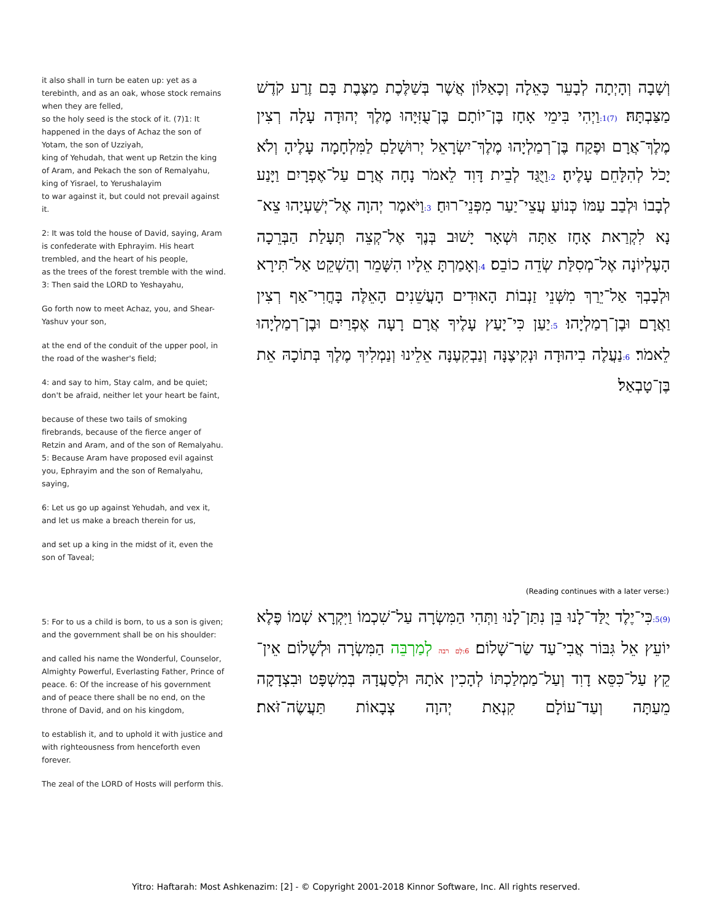it also shall in turn be eaten up: yet as a terebinth, and as an oak, whose stock remains when they are felled,
so the holy seed is the stock of it. (7)1: It happened in the days of Achaz the son of Yotam, the son of Uzziyah,
king of Yehudah, that went up Retzin the king of Aram, and Pekach the son of Remalyahu, king of Yisrael, to Yerushalayim
to war against it, but could not prevail against it.
2: It was told the house of David, saying, Aram is confederate with Ephrayim. His heart trembled, and the heart of his people,
as the trees of the forest tremble with the wind. 3: Then said the LORD to Yeshayahu,
Go forth now to meet Achaz, you, and Shear-Yashuv your son,
at the end of the conduit of the upper pool, in the road of the washer's field;
4: and say to him, Stay calm, and be quiet; don't be afraid, neither let your heart be faint,
because of these two tails of smoking firebrands, because of the fierce anger of Retzin and Aram, and of the son of Remalyahu.
5: Because Aram have proposed evil against you, Ephrayim and the son of Remalyahu, saying,
6: Let us go up against Yehudah, and vex it, and let us make a breach therein for us,
and set up a king in the midst of it, even the son of Taveal;
וְשָׁבָה וְהָיְתָה לְבָעֵר כָּאֵלָה וְכָאַלּוֹן אֲשֶׁר בְּשַׁלֶּכֶת מַצֶּבֶת בָּם זֶרַע קֹדֶשׁ מַצַּבְתָּהּ׃ (7)1: וַיְהִי בִּימֵי אָחָז בֶּן־יוֹתָם בֶּן־עֻזִּיָּהוּ מֶלֶךְ יְהוּדָה עָלָה רְצִין מֶלֶךְ־אֲרָם וּפֶקַח בֶּן־רְמַלְיָהוּ מֶלֶךְ־יִשְׂרָאֵל יְרוּשָׁלַםִ לַמִּלְחָמָה עָלֶיהָ וְלֹא יָכֹל לְהִלָּחֵם עָלֶיהָ׃ 2: וַיֻּגַּד לְבֵית דָּוִד לֵאמֹר נָחָה אֲרָם עַל־אֶפְרָיִם וַיָּנַע לְבָבוֹ וּלְבַב עַמּוֹ כְּנוֹעַ עֲצֵי־יַעַר מִפְּנֵי־רוּחַ׃ 3: וַיֹּאמֶר יְהוָה אֶל־יְשַׁעְיָהוּ צֵא־נָא לִקְרַאת אָחָז אַתָּה וּשְׁאָר יָשׁוּב בְּנֶךָ אֶל־קְצֵה תְּעָלַת הַבְּרֵכָה הָעֶלְיוֹנָה אֶל־מְסִלַּת שְׂדֵה כוֹבֵס׃ 4: וְאָמַרְתָּ אֵלָיו הִשָּׁמֵר וְהַשְׁקֵט אַל־תִּירָא וּלְבָבְךָ אַל־יֵרַךְ מִשְּׁנֵי זַנְבוֹת הָאוּדִים הָעֲשֵׁנִים הָאֵלֶּה בָּחֳרִי־אַף רְצִין וַאֲרָם וּבֶן־רְמַלְיָהוּ׃ 5: יַעַן כִּי־יָעַץ עָלֶיךָ אֲרָם רָעָה אֶפְרַיִם וּבֶן־רְמַלְיָהוּ לֵאמֹר׃ 6: נַעֲלֶה בִיהוּדָה וּנְקִיצֶנָּה וְנַבְקִעֶנָּה אֵלֵינוּ וְנַמְלִיךְ מֶלֶךְ בְּתוֹכָהּ אֵת בֶּן־טָבְאַל׃
(Reading continues with a later verse:)
5: For to us a child is born, to us a son is given; and the government shall be on his shoulder:
and called his name the Wonderful, Counselor, Almighty Powerful, Everlasting Father, Prince of peace. 6: Of the increase of his government and of peace there shall be no end, on the throne of David, and on his kingdom,
to establish it, and to uphold it with justice and with righteousness from henceforth even forever.
The zeal of the LORD of Hosts will perform this.
(9)5: כִּי־יֶלֶד יֻלַּד־לָנוּ בֵּן נִתַּן־לָנוּ וַתְּהִי הַמִּשְׂרָה עַל־שִׁכְמוֹ וַיִּקְרָא שְׁמוֹ פֶּלֶא יוֹעֵץ אֵל גִּבּוֹר אֲבִי־עַד שַׂר־שָׁלוֹם׃ 6:לְם רבה לְמַרְבֵּה הַמִּשְׂרָה וּלְשָׁלוֹם אֵין־קֵץ עַל־כִּסֵּא דָוִד וְעַל־מַמְלַכְתּוֹ לְהָכִין אֹתָהּ וּלְסַעֲדָהּ בְּמִשְׁפָּט וּבִצְדָקָה מֵעַתָּה וְעַד־עוֹלָם קִנְאַת יְהוָה צְבָאוֹת תַּעֲשֶׂה־זֹּאת׃
Yitro: Haftarah: Most Ashkenazim: [2] - © Copyright 2001-2018 Kinnor Software, Inc. All rights reserved.